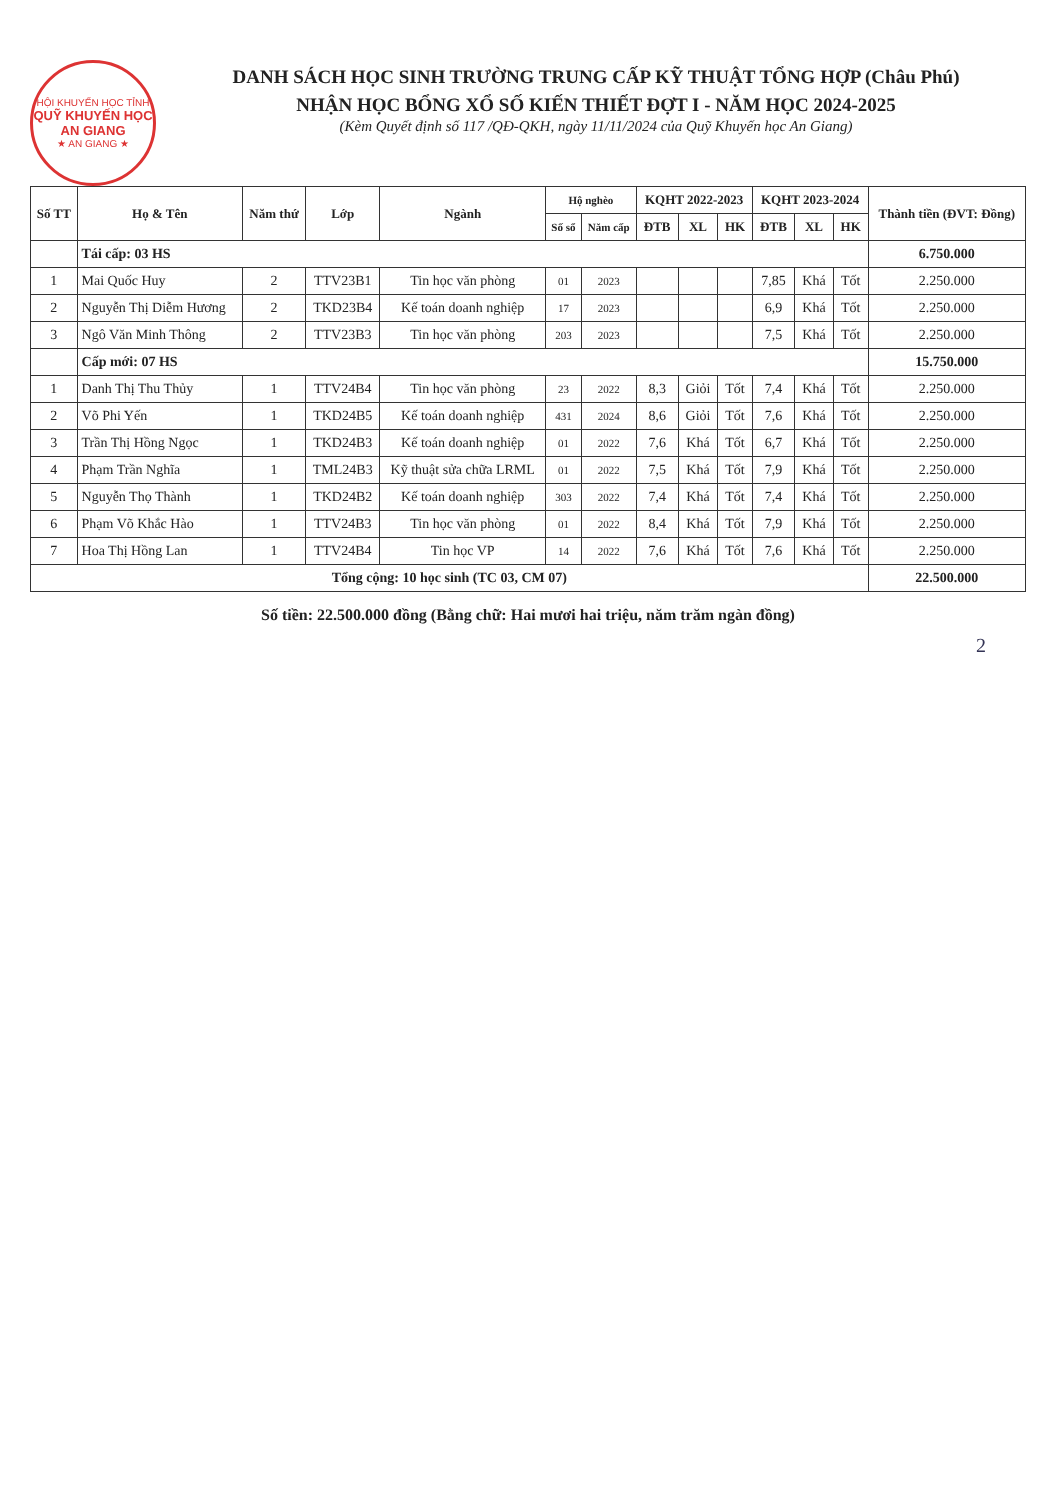HỘI KHUYẾN HỌC TỈNH
QUỸ KHUYẾN HỌC AN GIANG
★ AN GIANG ★
DANH SÁCH HỌC SINH TRƯỜNG TRUNG CẤP KỸ THUẬT TỔNG HỢP (Châu Phú)
NHẬN HỌC BỔNG XỔ SỐ KIẾN THIẾT ĐỢT I - NĂM HỌC 2024-2025
(Kèm Quyết định số 117 /QĐ-QKH, ngày 11/11/2024 của Quỹ Khuyến học An Giang)
| Số TT | Họ & Tên | Năm thứ | Lớp | Ngành | Hộ nghèo | | KQHT 2022-2023 | | | KQHT 2023-2024 | | | Thành tiền (ĐVT: Đồng) |
| --- | --- | --- | --- | --- | --- | --- | --- | --- | --- | --- | --- | --- | --- |
| | | | | | Số sổ | Năm cấp | ĐTB | XL | HK | ĐTB | XL | HK | |
| | Tái cấp: 03 HS | | | | | | | | | | | | 6.750.000 |
| 1 | Mai Quốc Huy | 2 | TTV23B1 | Tin học văn phòng | 01 | 2023 | | | | 7,85 | Khá | Tốt | 2.250.000 |
| 2 | Nguyễn Thị Diễm Hương | 2 | TKD23B4 | Kế toán doanh nghiệp | 17 | 2023 | | | | 6,9 | Khá | Tốt | 2.250.000 |
| 3 | Ngô Văn Minh Thông | 2 | TTV23B3 | Tin học văn phòng | 203 | 2023 | | | | 7,5 | Khá | Tốt | 2.250.000 |
| | Cấp mới: 07 HS | | | | | | | | | | | | 15.750.000 |
| 1 | Danh Thị Thu Thủy | 1 | TTV24B4 | Tin học văn phòng | 23 | 2022 | 8,3 | Giỏi | Tốt | 7,4 | Khá | Tốt | 2.250.000 |
| 2 | Võ Phi Yến | 1 | TKD24B5 | Kế toán doanh nghiệp | 431 | 2024 | 8,6 | Giỏi | Tốt | 7,6 | Khá | Tốt | 2.250.000 |
| 3 | Trần Thị Hồng Ngọc | 1 | TKD24B3 | Kế toán doanh nghiệp | 01 | 2022 | 7,6 | Khá | Tốt | 6,7 | Khá | Tốt | 2.250.000 |
| 4 | Phạm Trần Nghĩa | 1 | TML24B3 | Kỹ thuật sửa chữa LRML | 01 | 2022 | 7,5 | Khá | Tốt | 7,9 | Khá | Tốt | 2.250.000 |
| 5 | Nguyễn Thọ Thành | 1 | TKD24B2 | Kế toán doanh nghiệp | 303 | 2022 | 7,4 | Khá | Tốt | 7,4 | Khá | Tốt | 2.250.000 |
| 6 | Phạm Võ Khắc Hào | 1 | TTV24B3 | Tin học văn phòng | 01 | 2022 | 8,4 | Khá | Tốt | 7,9 | Khá | Tốt | 2.250.000 |
| 7 | Hoa Thị Hồng Lan | 1 | TTV24B4 | Tin học VP | 14 | 2022 | 7,6 | Khá | Tốt | 7,6 | Khá | Tốt | 2.250.000 |
| Tổng cộng: 10 học sinh (TC 03, CM 07) | | | | | | | | | | | | | 22.500.000 |
Số tiền: 22.500.000 đồng (Bằng chữ: Hai mươi hai triệu, năm trăm ngàn đồng)
2